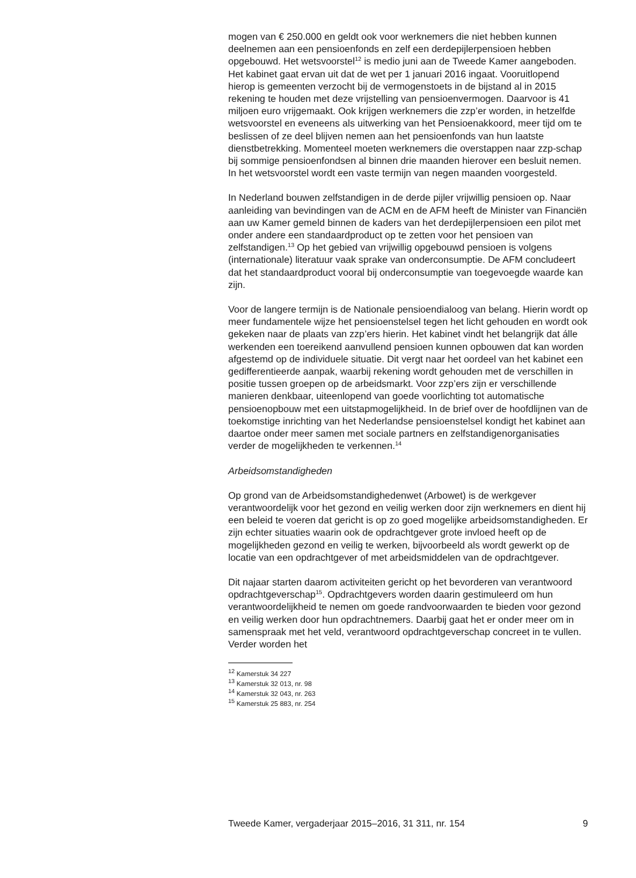mogen van € 250.000 en geldt ook voor werknemers die niet hebben kunnen deelnemen aan een pensioenfonds en zelf een derdepijlerpensioen hebben opgebouwd. Het wetsvoorstel<sup>12</sup> is medio juni aan de Tweede Kamer aangeboden. Het kabinet gaat ervan uit dat de wet per 1 januari 2016 ingaat. Vooruitlopend hierop is gemeenten verzocht bij de vermogenstoets in de bijstand al in 2015 rekening te houden met deze vrijstelling van pensioenvermogen. Daarvoor is 41 miljoen euro vrijgemaakt. Ook krijgen werknemers die zzp’er worden, in hetzelfde wetsvoorstel en eveneens als uitwerking van het Pensioenakkoord, meer tijd om te beslissen of ze deel blijven nemen aan het pensioenfonds van hun laatste dienstbetrekking. Momenteel moeten werknemers die overstappen naar zzp-schap bij sommige pensioenfondsen al binnen drie maanden hierover een besluit nemen. In het wetsvoorstel wordt een vaste termijn van negen maanden voorgesteld.
In Nederland bouwen zelfstandigen in de derde pijler vrijwillig pensioen op. Naar aanleiding van bevindingen van de ACM en de AFM heeft de Minister van Financiën aan uw Kamer gemeld binnen de kaders van het derdepijlerpensioen een pilot met onder andere een standaardproduct op te zetten voor het pensioen van zelfstandigen.<sup>13</sup> Op het gebied van vrijwillig opgebouwd pensioen is volgens (internationale) literatuur vaak sprake van onderconsumptie. De AFM concludeert dat het standaardproduct vooral bij onderconsumptie van toegevoegde waarde kan zijn.
Voor de langere termijn is de Nationale pensioendialoog van belang. Hierin wordt op meer fundamentele wijze het pensioenstelsel tegen het licht gehouden en wordt ook gekeken naar de plaats van zzp’ers hierin. Het kabinet vindt het belangrijk dat álle werkenden een toereikend aanvullend pensioen kunnen opbouwen dat kan worden afgestemd op de individuele situatie. Dit vergt naar het oordeel van het kabinet een gedifferentieerde aanpak, waarbij rekening wordt gehouden met de verschillen in positie tussen groepen op de arbeidsmarkt. Voor zzp’ers zijn er verschillende manieren denkbaar, uiteenlopend van goede voorlichting tot automatische pensioenopbouw met een uitstapmogelijkheid. In de brief over de hoofdlijnen van de toekomstige inrichting van het Nederlandse pensioenstelsel kondigt het kabinet aan daartoe onder meer samen met sociale partners en zelfstandigenorganisaties verder de mogelijkheden te verkennen.<sup>14</sup>
Arbeidsomstandigheden
Op grond van de Arbeidsomstandighedenwet (Arbowet) is de werkgever verantwoordelijk voor het gezond en veilig werken door zijn werknemers en dient hij een beleid te voeren dat gericht is op zo goed mogelijke arbeidsomstandigheden. Er zijn echter situaties waarin ook de opdrachtgever grote invloed heeft op de mogelijkheden gezond en veilig te werken, bijvoorbeeld als wordt gewerkt op de locatie van een opdrachtgever of met arbeidsmiddelen van de opdrachtgever.
Dit najaar starten daarom activiteiten gericht op het bevorderen van verantwoord opdrachtgeverschap<sup>15</sup>. Opdrachtgevers worden daarin gestimuleerd om hun verantwoordelijkheid te nemen om goede randvoorwaarden te bieden voor gezond en veilig werken door hun opdrachtnemers. Daarbij gaat het er onder meer om in samenspraak met het veld, verantwoord opdrachtgeverschap concreet in te vullen. Verder worden het
<sup>12</sup> Kamerstuk 34 227
<sup>13</sup> Kamerstuk 32 013, nr. 98
<sup>14</sup> Kamerstuk 32 043, nr. 263
<sup>15</sup> Kamerstuk 25 883, nr. 254
Tweede Kamer, vergaderjaar 2015–2016, 31 311, nr. 154 9